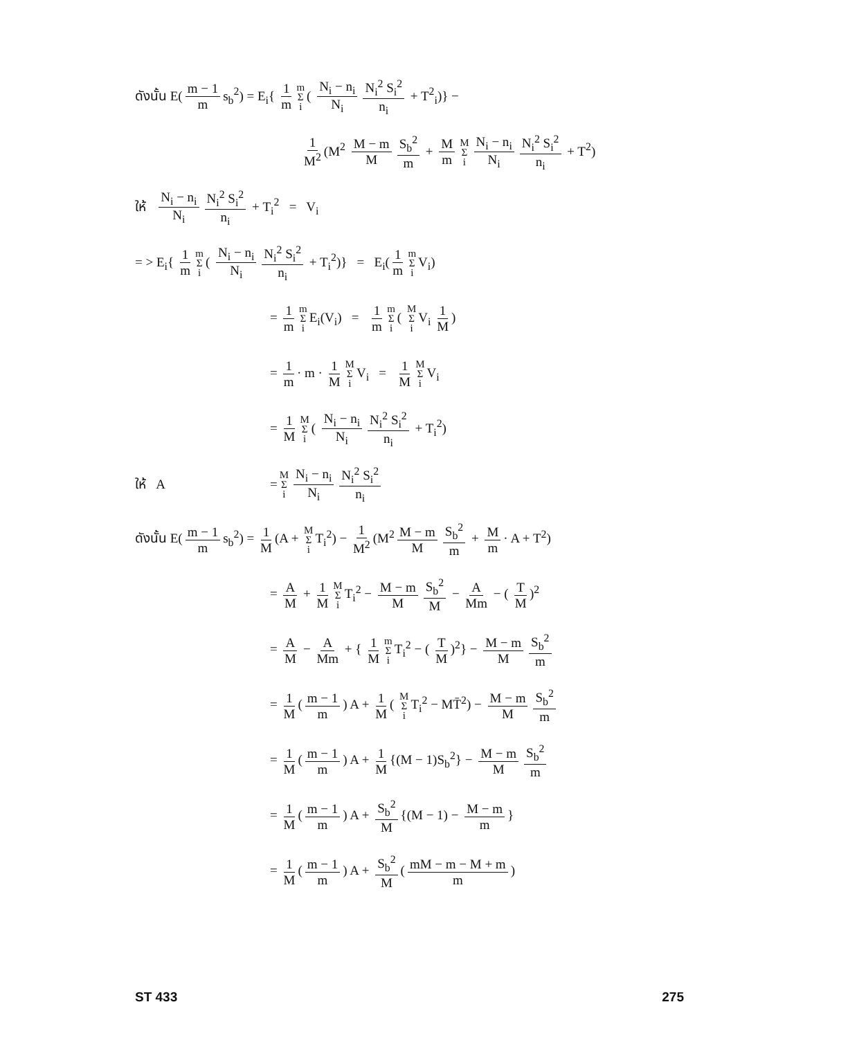ดังนั้น E(m − 1 m s<sub>b</sub><sup>2</sup>) = E<sub>i</sub>{ 1 m m Σ i ( N<sub>i</sub> − n<sub>i</sub> N<sub>i</sub> N<sub>i</sub><sup>2</sup> S<sub>i</sub><sup>2</sup> n<sub>i</sub> + T<sup>2</sup><sub>i</sub>)} −
1 M<sup>2</sup> (M<sup>2</sup> M − m M S<sub>b</sub><sup>2</sup> m + M m M Σ i N<sub>i</sub> − n<sub>i</sub> N<sub>i</sub> N<sub>i</sub><sup>2</sup> S<sub>i</sub><sup>2</sup> n<sub>i</sub> + T<sup>2</sup>)
ให้ N<sub>i</sub> − n<sub>i</sub> N<sub>i</sub> N<sub>i</sub><sup>2</sup> S<sub>i</sub><sup>2</sup> n<sub>i</sub> + T<sub>i</sub><sup>2</sup> = V<sub>i</sub>
= > E<sub>i</sub>{ 1 m m Σ i ( N<sub>i</sub> − n<sub>i</sub> N<sub>i</sub> N<sub>i</sub><sup>2</sup> S<sub>i</sub><sup>2</sup> n<sub>i</sub> + T<sub>i</sub><sup>2</sup>)} = E<sub>i</sub>(1 m m Σ i V<sub>i</sub>)
= 1 m m Σ i E<sub>i</sub>(V<sub>i</sub>) = 1 m m Σ i ( M Σ i V<sub>i</sub> 1 M)
= 1 m · m · 1 M M Σ i V<sub>i</sub> = 1 M M Σ i V<sub>i</sub>
= 1 M M Σ i ( N<sub>i</sub> − n<sub>i</sub> N<sub>i</sub> N<sub>i</sub><sup>2</sup> S<sub>i</sub><sup>2</sup> n<sub>i</sub> + T<sub>i</sub><sup>2</sup>)
ให้ A = M Σ i N<sub>i</sub> − n<sub>i</sub> N<sub>i</sub> N<sub>i</sub><sup>2</sup> S<sub>i</sub><sup>2</sup> n<sub>i</sub>
ดังนั้น E(m − 1 m s<sub>b</sub><sup>2</sup>) = 1 M (A + M Σ i T<sub>i</sub><sup>2</sup>) − 1 M<sup>2</sup> (M<sup>2</sup> M − m M S<sub>b</sub><sup>2</sup> m + M m · A + T<sup>2</sup>)
= A M + 1 M M Σ i T<sub>i</sub><sup>2</sup> − M − m M S<sub>b</sub><sup>2</sup> M − A Mm − ( T M)<sup>2</sup>
= A M − A Mm + { 1 M m Σ i T<sub>i</sub><sup>2</sup> − ( T M)<sup>2</sup>} − M − m M S<sub>b</sub><sup>2</sup> m
= 1 M (m − 1 m) A + 1 M ( M Σ i T<sub>i</sub><sup>2</sup> − MT̄<sup>2</sup>) − M − m M S<sub>b</sub><sup>2</sup> m
= 1 M (m − 1 m) A + 1 M {(M − 1)S<sub>b</sub><sup>2</sup>} − M − m M S<sub>b</sub><sup>2</sup> m
= 1 M (m − 1 m) A + S<sub>b</sub><sup>2</sup> M {(M − 1) − M − m m }
= 1 M (m − 1 m) A + S<sub>b</sub><sup>2</sup> M (mM − m − M + m m)
ST 433 275